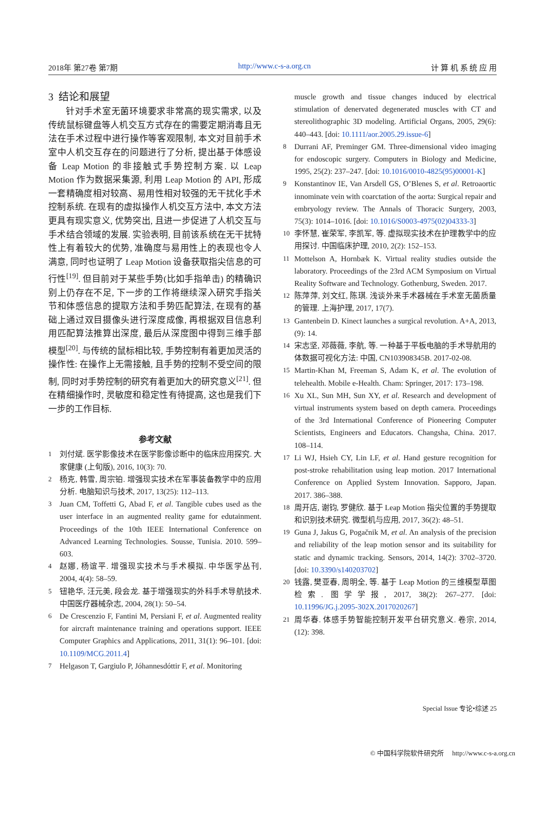2018年 第27卷 第7期 http://www.c-s-a.org.cn 计 算 机 系 统 应 用
3 结论和展望
针对手术室无菌环境要求非常高的现实需求, 以及传统鼠标键盘等人机交互方式存在的需要定期消毒且无法在手术过程中进行操作等客观限制, 本文对目前手术室中人机交互存在的问题进行了分析, 提出基于体感设备 Leap Motion 的非接触式手势控制方案. 以 Leap Motion 作为数据采集源, 利用 Leap Motion 的 API, 形成一套精确度相对较高、易用性相对较强的无干扰化手术控制系统. 在现有的虚拟操作人机交互方法中, 本文方法更具有现实意义, 优势突出, 且进一步促进了人机交互与手术结合领域的发展. 实验表明, 目前该系统在无干扰特性上有着较大的优势, 准确度与易用性上的表现也令人满意, 同时也证明了 Leap Motion 设备获取指尖信息的可行性<sup>[19]</sup>. 但目前对于某些手势(比如手指单击) 的精确识别上仍存在不足, 下一步的工作将继续深入研究手指关节和体感信息的提取方法和手势匹配算法, 在现有的基础上通过双目摄像头进行深度成像, 再根据双目信息利用匹配算法推算出深度, 最后从深度图中得到三维手部模型<sup>[20]</sup>. 与传统的鼠标相比较, 手势控制有着更加灵活的操作性: 在操作上无需接触, 且手势的控制不受空间的限制, 同时对手势控制的研究有着更加大的研究意义<sup>[21]</sup>. 但在精细操作时, 灵敏度和稳定性有待提高, 这也是我们下一步的工作目标.
参考文献
1 刘付斌. 医学影像技术在医学影像诊断中的临床应用探究. 大家健康 (上旬版), 2016, 10(3): 70.
2 杨克, 韩雪, 周宗铂. 增强现实技术在军事装备教学中的应用分析. 电脑知识与技术, 2017, 13(25): 112–113.
3 Juan CM, Toffetti G, Abad F, et al. Tangible cubes used as the user interface in an augmented reality game for edutainment. Proceedings of the 10th IEEE International Conference on Advanced Learning Technologies. Sousse, Tunisia. 2010. 599–603.
4 赵娜, 杨谊平. 增强现实技术与手术模拟. 中华医学丛刊, 2004, 4(4): 58–59.
5 钮艳华, 汪元美, 段会龙. 基于增强现实的外科手术导航技术. 中国医疗器械杂志, 2004, 28(1): 50–54.
6 De Crescenzio F, Fantini M, Persiani F, et al. Augmented reality for aircraft maintenance training and operations support. IEEE Computer Graphics and Applications, 2011, 31(1): 96–101. [doi: 10.1109/MCG.2011.4]
7 Helgason T, Gargiulo P, Jóhannesdóttir F, et al. Monitoring
muscle growth and tissue changes induced by electrical stimulation of denervated degenerated muscles with CT and stereolithographic 3D modeling. Artificial Organs, 2005, 29(6): 440–443. [doi: 10.1111/aor.2005.29.issue-6]
8 Durrani AF, Preminger GM. Three-dimensional video imaging for endoscopic surgery. Computers in Biology and Medicine, 1995, 25(2): 237–247. [doi: 10.1016/0010-4825(95)00001-K]
9 Konstantinov IE, Van Arsdell GS, O’Blenes S, et al. Retroaortic innominate vein with coarctation of the aorta: Surgical repair and embryology review. The Annals of Thoracic Surgery, 2003, 75(3): 1014–1016. [doi: 10.1016/S0003-4975(02)04333-3]
10 李怀慧, 崔荣军, 李凯军, 等. 虚拟现实技术在护理教学中的应用探讨. 中国临床护理, 2010, 2(2): 152–153.
11 Mottelson A, Hornbæk K. Virtual reality studies outside the laboratory. Proceedings of the 23rd ACM Symposium on Virtual Reality Software and Technology. Gothenburg, Sweden. 2017.
12 陈萍萍, 刘文红, 陈琪. 浅谈外来手术器械在手术室无菌质量的管理. 上海护理, 2017, 17(7).
13 Gantenbein D. Kinect launches a surgical revolution. A+A, 2013, (9): 14.
14 宋志坚, 邓薇薇, 李航, 等. 一种基于平板电脑的手术导航用的体数据可视化方法: 中国, CN103908345B. 2017-02-08.
15 Martin-Khan M, Freeman S, Adam K, et al. The evolution of telehealth. Mobile e-Health. Cham: Springer, 2017: 173–198.
16 Xu XL, Sun MH, Sun XY, et al. Research and development of virtual instruments system based on depth camera. Proceedings of the 3rd International Conference of Pioneering Computer Scientists, Engineers and Educators. Changsha, China. 2017. 108–114.
17 Li WJ, Hsieh CY, Lin LF, et al. Hand gesture recognition for post-stroke rehabilitation using leap motion. 2017 International Conference on Applied System Innovation. Sapporo, Japan. 2017. 386–388.
18 周开店, 谢钧, 罗健欣. 基于 Leap Motion 指尖位置的手势提取和识别技术研究. 微型机与应用, 2017, 36(2): 48–51.
19 Guna J, Jakus G, Pogačnik M, et al. An analysis of the precision and reliability of the leap motion sensor and its suitability for static and dynamic tracking. Sensors, 2014, 14(2): 3702–3720. [doi: 10.3390/s140203702]
20 钱露, 樊亚春, 周明全, 等. 基于 Leap Motion 的三维模型草图检索. 图学学报, 2017, 38(2): 267–277. [doi: 10.11996/JG.j.2095-302X.2017020267]
21 周华春. 体感手势智能控制开发平台研究意义. 卷宗, 2014, (12): 398.
Special Issue 专论•综述 25
© 中国科学院软件研究所 http://www.c-s-a.org.cn